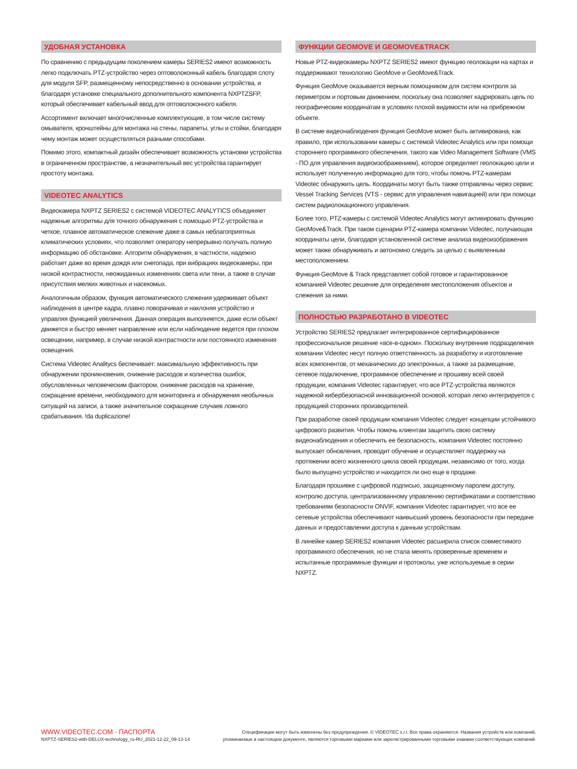УДОБНАЯ УСТАНОВКА
По сравнению с предыдущим поколением камеры SERIES2 имеют возможность легко подключать PTZ-устройство через оптоволоконный кабель благодаря слоту для модуля SFP, размещенному непосредственно в основании устройства, и благодаря установке специального дополнительного компонента NXPTZSFP, который обеспечивает кабельный ввод для оптоволоконного кабеля.
Ассортимент включает многочисленные комплектующие, в том числе систему омывателя, кронштейны для монтажа на стены, парапеты, углы и стойки, благодаря чему монтаж может осуществляться разными способами.
Помимо этого, компактный дизайн обеспечивает возможность установки устройства в ограниченном пространстве, а незначительный вес устройства гарантирует простоту монтажа.
VIDEOTEC ANALYTICS
Видеокамера NXPTZ SERIES2 с системой VIDEOTEC ANALYTICS объединяет надежные алгоритмы для точного обнаружения с помощью PTZ-устройства и четкое, плавное автоматическое слежение даже в самых неблагоприятных климатических условиях, что позволяет оператору непрерывно получать полную информацию об обстановке. Алгоритм обнаружения, в частности, надежно работает даже во время дождя или снегопада, при вибрациях видеокамеры, при низкой контрастности, неожиданных изменениях света или тени, а также в случае присутствия мелких животных и насекомых.
Аналогичным образом, функция автоматического слежения удерживает объект наблюдения в центре кадра, плавно поворачивая и наклоняя устройство и управляя функцией увеличения. Данная операция выполняется, даже если объект движется и быстро меняет направление или если наблюдение ведется при плохом освещении, например, в случае низкой контрастности или постоянного изменения освещения.
Система Videotec Analitycs беспечивает: максимальную эффективность при обнаружении проникновения, снижение расходов и количества ошибок, обусловленных человеческим фактором, снижение расходов на хранение, сокращение времени, необходимого для мониторинга и обнаружения необычных ситуаций на записи, а также значительное сокращение случаев ложного срабатывания. !da duplicazione!
ФУНКЦИИ GEOMOVE И GEOMOVE&TRACK
Новые PTZ-видеокамеры NXPTZ SERIES2 имеют функцию геолокации на картах и поддерживают технологию GeoMove и GeoMove&Track.
Функция GeoMove оказывается верным помощником для систем контроля за периметром и портовым движением, поскольку она позволяет кадрировать цель по географическим координатам в условиях плохой видимости или на прибрежном объекте.
В системе видеонаблюдения функция GeoMove может быть активирована, как правило, при использовании камеры с системой Videotec Analytics или при помощи стороннего программного обеспечения, такого как Video Management Software (VMS - ПО для управления видеоизображением), которое определяет геолокацию цели и использует полученную информацию для того, чтобы помочь PTZ-камерам Videotec обнаружить цель. Координаты могут быть также отправлены через сервис Vessel Tracking Services (VTS - сервис для управления навигацией) или при помощи систем радиолокационного управления.
Более того, PTZ-камеры с системой Videotec Analytics могут активировать функцию GeoMove&Track. При таком сценарии PTZ-камера компании Videotec, получающая координаты цели, благодаря установленной системе анализа видеоизображения может также обнаруживать и автономно следить за целью с выявленным местоположением.
Функция GeoMove & Track представляет собой готовое и гарантированное компанией Videotec решение для определения местоположения объектов и слежения за ними.
ПОЛНОСТЬЮ РАЗРАБОТАНО В VIDEOTEC
Устройство SERIES2 предлагает интегрированное сертифицированное профессиональное решение «все-в-одном». Поскольку внутренние подразделения компании Videotec несут полную ответственность за разработку и изготовление всех компонентов, от механических до электронных, а также за размещение, сетевое подключение, программное обеспечение и прошивку всей своей продукции, компания Videotec гарантирует, что все PTZ-устройства являются надежной кибербезопасной инновационной основой, которая легко интегрируется с продукцией сторонних производителей.
При разработке своей продукции компания Videotec следует концепции устойчивого цифрового развития. Чтобы помочь клиентам защитить свою систему видеонаблюдения и обеспечить ее безопасность, компания Videotec постоянно выпускает обновления, проводит обучение и осуществляет поддержку на протяжении всего жизненного цикла своей продукции, независимо от того, когда было выпущено устройство и находится ли оно еще в продаже.
Благодаря прошивке с цифровой подписью, защищенному паролем доступу, контролю доступа, централизованному управлению сертификатами и соответствию требованиям безопасности ONVIF, компания Videotec гарантирует, что все ее сетевые устройства обеспечивают наивысший уровень безопасности при передаче данных и предоставлении доступа к данным устройствам.
В линейке камер SERIES2 компания Videotec расширила список совместимого программного обеспечения, но не стала менять проверенные временем и испытанные программные функции и протоколы, уже используемые в серии NXPTZ.
WWW.VIDEOTEC.COM - ПАСПОРТА
NXPTZ-SERIES2-with-DELUX-technology_ru-RU_2021-12-22_09-13-14
Спецификации могут быть изменены без предупреждения. © VIDEOTEC s.r.l. Все права охраняются. Названия устройств или компаний,
упоминаемые в настоящем документе, являются торговыми марками или зарегистрированными торговыми знаками соответствующих компаний.